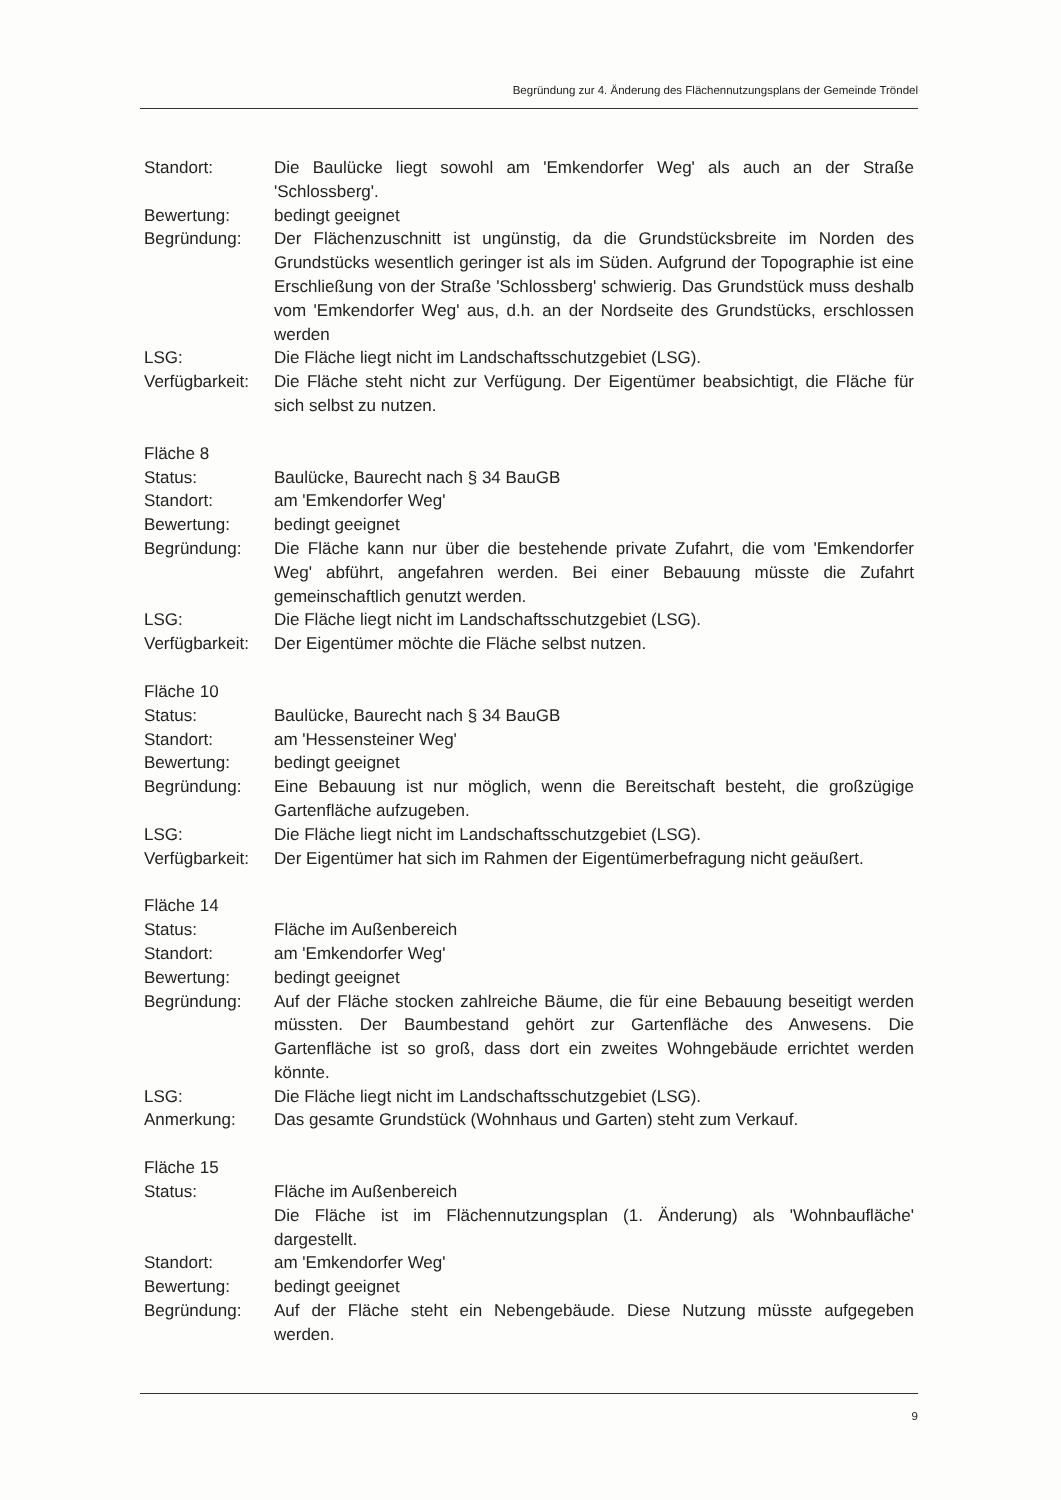Begründung zur 4. Änderung des Flächennutzungsplans der Gemeinde Tröndel
Standort: Die Baulücke liegt sowohl am 'Emkendorfer Weg' als auch an der Straße 'Schlossberg'.
Bewertung: bedingt geeignet
Begründung: Der Flächenzuschnitt ist ungünstig, da die Grundstücksbreite im Norden des Grundstücks wesentlich geringer ist als im Süden. Aufgrund der Topographie ist eine Erschließung von der Straße 'Schlossberg' schwierig. Das Grundstück muss deshalb vom 'Emkendorfer Weg' aus, d.h. an der Nordseite des Grundstücks, erschlossen werden
LSG: Die Fläche liegt nicht im Landschaftsschutzgebiet (LSG).
Verfügbarkeit:
Die Fläche steht nicht zur Verfügung. Der Eigentümer beabsichtigt, die Fläche für sich selbst zu nutzen.
Fläche 8
Status: Baulücke, Baurecht nach § 34 BauGB
Standort: am 'Emkendorfer Weg'
Bewertung: bedingt geeignet
Begründung: Die Fläche kann nur über die bestehende private Zufahrt, die vom 'Emkendorfer Weg' abführt, angefahren werden. Bei einer Bebauung müsste die Zufahrt gemeinschaftlich genutzt werden.
LSG: Die Fläche liegt nicht im Landschaftsschutzgebiet (LSG).
Verfügbarkeit:
Der Eigentümer möchte die Fläche selbst nutzen.
Fläche 10
Status: Baulücke, Baurecht nach § 34 BauGB
Standort: am 'Hessensteiner Weg'
Bewertung: bedingt geeignet
Begründung: Eine Bebauung ist nur möglich, wenn die Bereitschaft besteht, die großzügige Gartenfläche aufzugeben.
LSG: Die Fläche liegt nicht im Landschaftsschutzgebiet (LSG).
Verfügbarkeit:
Der Eigentümer hat sich im Rahmen der Eigentümerbefragung nicht geäußert.
Fläche 14
Status: Fläche im Außenbereich
Standort: am 'Emkendorfer Weg'
Bewertung: bedingt geeignet
Begründung: Auf der Fläche stocken zahlreiche Bäume, die für eine Bebauung beseitigt werden müssten. Der Baumbestand gehört zur Gartenfläche des Anwesens. Die Gartenfläche ist so groß, dass dort ein zweites Wohngebäude errichtet werden könnte.
LSG: Die Fläche liegt nicht im Landschaftsschutzgebiet (LSG).
Anmerkung: Das gesamte Grundstück (Wohnhaus und Garten) steht zum Verkauf.
Fläche 15
Status: Fläche im Außenbereich
Die Fläche ist im Flächennutzungsplan (1. Änderung) als 'Wohnbaufläche' dargestellt.
Standort: am 'Emkendorfer Weg'
Bewertung: bedingt geeignet
Begründung: Auf der Fläche steht ein Nebengebäude. Diese Nutzung müsste aufgegeben werden.
9